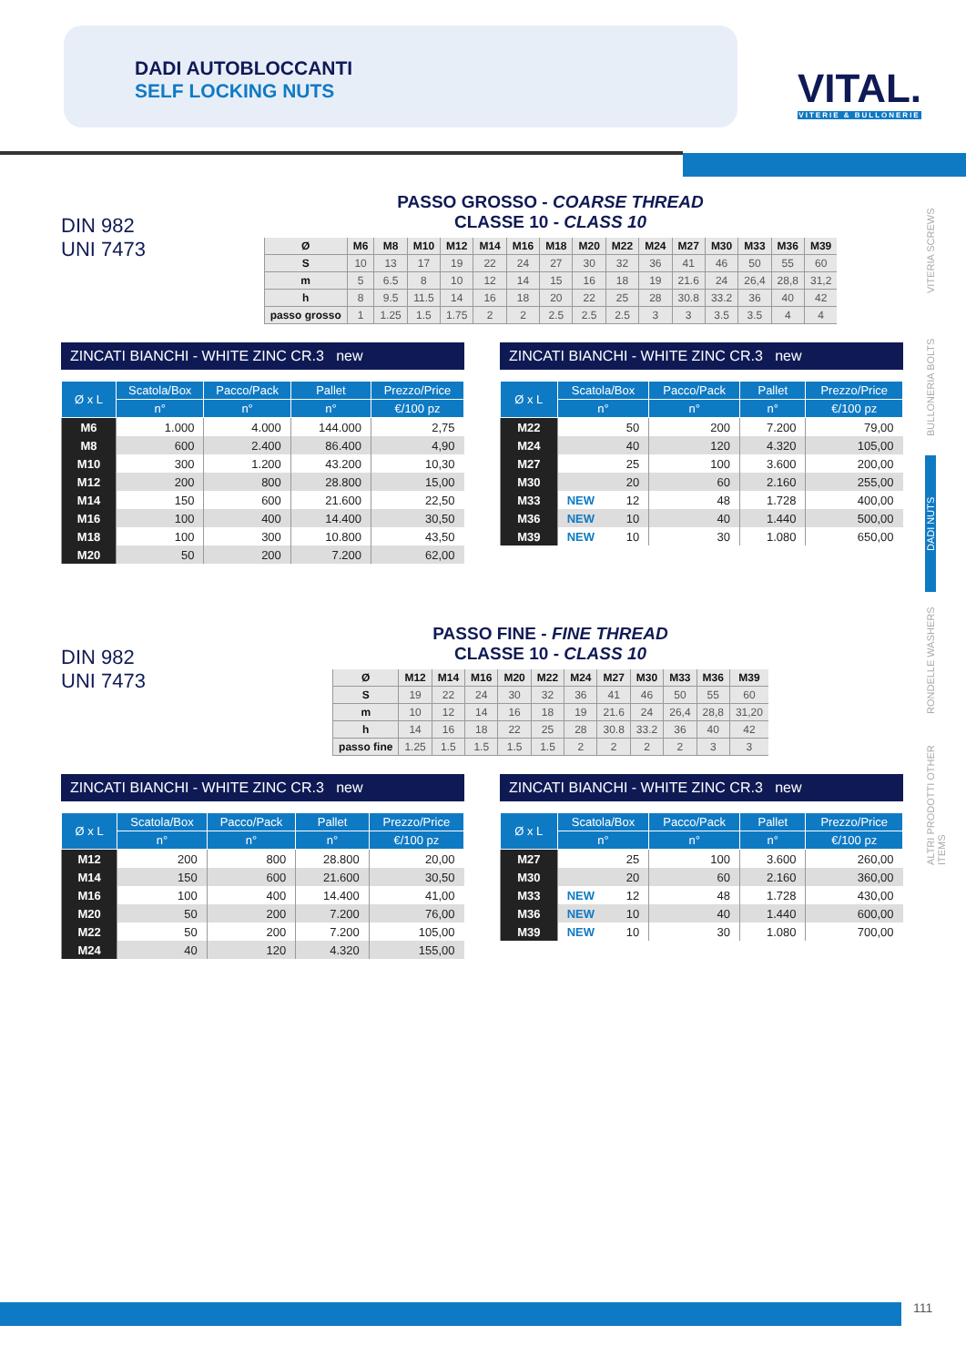DADI AUTOBLOCCANTI
SELF LOCKING NUTS
VITAL.
VITERIE & BULLONERIE
VITERIA SCREWS
BULLONERIA BOLTS
DADI NUTS
RONDELLE WASHERS
ALTRI PRODOTTI OTHER ITEMS
DIN 982
UNI 7473
PASSO GROSSO - COARSE THREAD
CLASSE 10 - CLASS 10
| Ø | M6 | M8 | M10 | M12 | M14 | M16 | M18 | M20 | M22 | M24 | M27 | M30 | M33 | M36 | M39 |
| --- | --- | --- | --- | --- | --- | --- | --- | --- | --- | --- | --- | --- | --- | --- | --- |
| S | 10 | 13 | 17 | 19 | 22 | 24 | 27 | 30 | 32 | 36 | 41 | 46 | 50 | 55 | 60 |
| m | 5 | 6.5 | 8 | 10 | 12 | 14 | 15 | 16 | 18 | 19 | 21.6 | 24 | 26,4 | 28,8 | 31,2 |
| h | 8 | 9.5 | 11.5 | 14 | 16 | 18 | 20 | 22 | 25 | 28 | 30.8 | 33.2 | 36 | 40 | 42 |
| passo grosso | 1 | 1.25 | 1.5 | 1.75 | 2 | 2 | 2.5 | 2.5 | 2.5 | 3 | 3 | 3.5 | 3.5 | 4 | 4 |
ZINCATI BIANCHI - WHITE ZINC CR.3 new
| Ø x L | Scatola/Box | Pacco/Pack | Pallet | Prezzo/Price |
| --- | --- | --- | --- | --- |
| | n° | n° | n° | €/100 pz |
| M6 | 1.000 | 4.000 | 144.000 | 2,75 |
| M8 | 600 | 2.400 | 86.400 | 4,90 |
| M10 | 300 | 1.200 | 43.200 | 10,30 |
| M12 | 200 | 800 | 28.800 | 15,00 |
| M14 | 150 | 600 | 21.600 | 22,50 |
| M16 | 100 | 400 | 14.400 | 30,50 |
| M18 | 100 | 300 | 10.800 | 43,50 |
| M20 | 50 | 200 | 7.200 | 62,00 |
ZINCATI BIANCHI - WHITE ZINC CR.3 new
| Ø x L | Scatola/Box | Pacco/Pack | Pallet | Prezzo/Price |
| --- | --- | --- | --- | --- |
| | n° | n° | n° | €/100 pz |
| M22 | 50 | 200 | 7.200 | 79,00 |
| M24 | 40 | 120 | 4.320 | 105,00 |
| M27 | 25 | 100 | 3.600 | 200,00 |
| M30 | 20 | 60 | 2.160 | 255,00 |
| M33 | NEW 12 | 48 | 1.728 | 400,00 |
| M36 | NEW 10 | 40 | 1.440 | 500,00 |
| M39 | NEW 10 | 30 | 1.080 | 650,00 |
DIN 982
UNI 7473
PASSO FINE - FINE THREAD
CLASSE 10 - CLASS 10
| Ø | M12 | M14 | M16 | M20 | M22 | M24 | M27 | M30 | M33 | M36 | M39 |
| --- | --- | --- | --- | --- | --- | --- | --- | --- | --- | --- | --- |
| S | 19 | 22 | 24 | 30 | 32 | 36 | 41 | 46 | 50 | 55 | 60 |
| m | 10 | 12 | 14 | 16 | 18 | 19 | 21.6 | 24 | 26,4 | 28,8 | 31,20 |
| h | 14 | 16 | 18 | 22 | 25 | 28 | 30.8 | 33.2 | 36 | 40 | 42 |
| passo fine | 1.25 | 1.5 | 1.5 | 1.5 | 1.5 | 2 | 2 | 2 | 2 | 3 | 3 |
ZINCATI BIANCHI - WHITE ZINC CR.3 new
| Ø x L | Scatola/Box | Pacco/Pack | Pallet | Prezzo/Price |
| --- | --- | --- | --- | --- |
| | n° | n° | n° | €/100 pz |
| M12 | 200 | 800 | 28.800 | 20,00 |
| M14 | 150 | 600 | 21.600 | 30,50 |
| M16 | 100 | 400 | 14.400 | 41,00 |
| M20 | 50 | 200 | 7.200 | 76,00 |
| M22 | 50 | 200 | 7.200 | 105,00 |
| M24 | 40 | 120 | 4.320 | 155,00 |
ZINCATI BIANCHI - WHITE ZINC CR.3 new
| Ø x L | Scatola/Box | Pacco/Pack | Pallet | Prezzo/Price |
| --- | --- | --- | --- | --- |
| | n° | n° | n° | €/100 pz |
| M27 | 25 | 100 | 3.600 | 260,00 |
| M30 | 20 | 60 | 2.160 | 360,00 |
| M33 | NEW 12 | 48 | 1.728 | 430,00 |
| M36 | NEW 10 | 40 | 1.440 | 600,00 |
| M39 | NEW 10 | 30 | 1.080 | 700,00 |
111